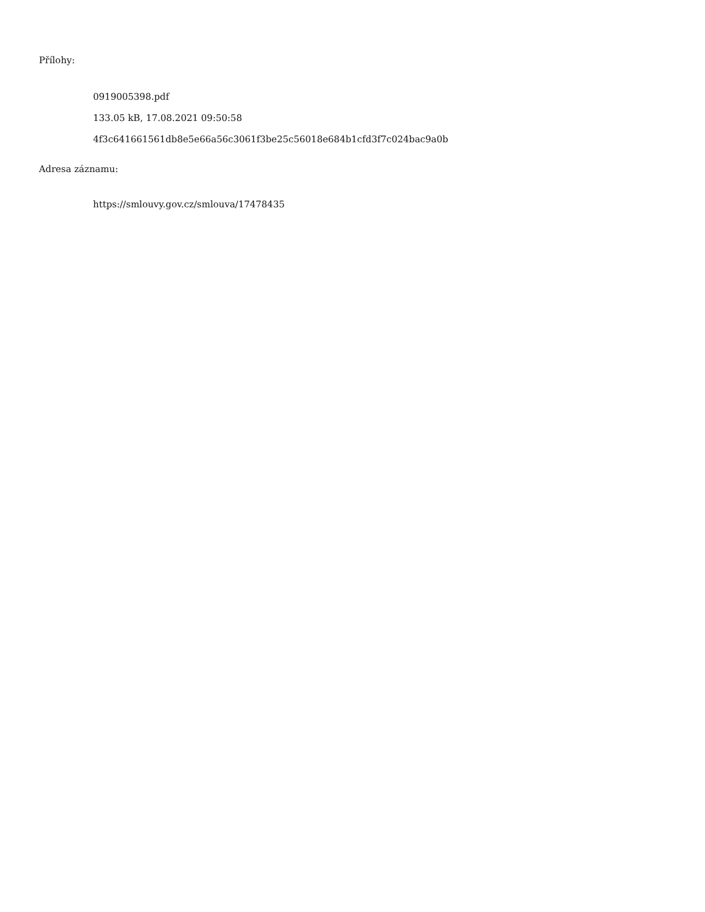Přílohy:
0919005398.pdf
133.05 kB, 17.08.2021 09:50:58
4f3c641661561db8e5e66a56c3061f3be25c56018e684b1cfd3f7c024bac9a0b
Adresa záznamu:
https://smlouvy.gov.cz/smlouva/17478435